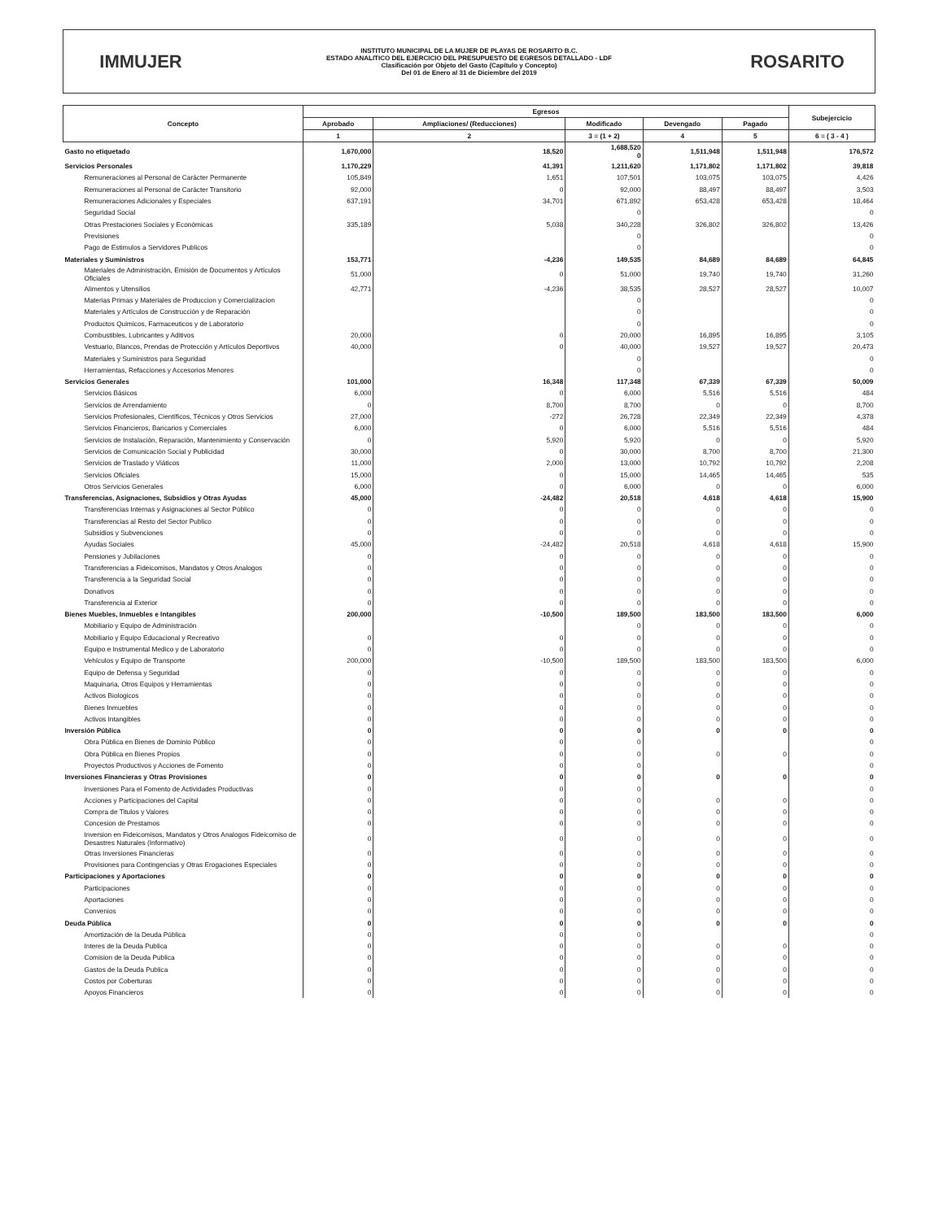IMMUJER
INSTITUTO MUNICIPAL DE LA MUJER DE PLAYAS DE ROSARITO B.C.
ESTADO ANALITICO DEL EJERCICIO DEL PRESUPUESTO DE EGRESOS DETALLADO - LDF
Clasificación por Objeto del Gasto (Capítulo y Concepto)
Del 01 de Enero al 31 de Diciembre del 2019
ROSARITO
| Concepto | Egresos | | | | | Subejercicio |
| --- | --- | --- | --- | --- | --- | --- |
| | Aprobado | Ampliaciones/ (Reducciones) | Modificado | Devengado | Pagado | |
| | 1 | 2 | 3 = (1 + 2) | 4 | 5 | 6 = ( 3 - 4 ) |
| Gasto no etiquetado | 1,670,000 | 18,520 | 1,688,520 0 | 1,511,948 | 1,511,948 | 176,572 |
| Servicios Personales | 1,170,229 | 41,391 | 1,211,620 | 1,171,802 | 1,171,802 | 39,818 |
| Remuneraciones al Personal de Carácter Permanente | 105,849 | 1,651 | 107,501 | 103,075 | 103,075 | 4,426 |
| Remuneraciones al Personal de Carácter Transitorio | 92,000 | 0 | 92,000 | 88,497 | 88,497 | 3,503 |
| Remuneraciones Adicionales y Especiales | 637,191 | 34,701 | 671,892 | 653,428 | 653,428 | 18,464 |
| Seguridad Social | | | 0 | | | 0 |
| Otras Prestaciones Sociales y Económicas | 335,189 | 5,038 | 340,228 | 326,802 | 326,802 | 13,426 |
| Previsiones | | | 0 | | | 0 |
| Pago de Estimulos a Servidores Publicos | | | 0 | | | 0 |
| Materiales y Suministros | 153,771 | -4,236 | 149,535 | 84,689 | 84,689 | 64,845 |
| Materiales de Administración, Emisión de Documentos y Artículos Oficiales | 51,000 | 0 | 51,000 | 19,740 | 19,740 | 31,260 |
| Alimentos y Utensilios | 42,771 | -4,236 | 38,535 | 28,527 | 28,527 | 10,007 |
| Materias Primas y Materiales de Produccion y Comercializacion | | | 0 | | | 0 |
| Materiales y Artículos de Construcción y de Reparación | | | 0 | | | 0 |
| Productos Quimicos, Farmaceuticos y de Laboratorio | | | 0 | | | 0 |
| Combustibles, Lubricantes y Aditivos | 20,000 | 0 | 20,000 | 16,895 | 16,895 | 3,105 |
| Vestuario, Blancos, Prendas de Protección y Artículos Deportivos | 40,000 | 0 | 40,000 | 19,527 | 19,527 | 20,473 |
| Materiales y Suministros para Seguridad | | | 0 | | | 0 |
| Herramientas, Refacciones y Accesorios Menores | | | 0 | | | 0 |
| Servicios Generales | 101,000 | 16,348 | 117,348 | 67,339 | 67,339 | 50,009 |
| Servicios Básicos | 6,000 | 0 | 6,000 | 5,516 | 5,516 | 484 |
| Servicios de Arrendamiento | 0 | 8,700 | 8,700 | 0 | 0 | 8,700 |
| Servicios Profesionales, Científicos, Técnicos y Otros Servicios | 27,000 | -272 | 26,728 | 22,349 | 22,349 | 4,378 |
| Servicios Financieros, Bancarios y Comerciales | 6,000 | 0 | 6,000 | 5,516 | 5,516 | 484 |
| Servicios de Instalación, Reparación, Mantenimiento y Conservación | 0 | 5,920 | 5,920 | 0 | 0 | 5,920 |
| Servicios de Comunicación Social y Publicidad | 30,000 | 0 | 30,000 | 8,700 | 8,700 | 21,300 |
| Servicios de Traslado y Viáticos | 11,000 | 2,000 | 13,000 | 10,792 | 10,792 | 2,208 |
| Servicios Oficiales | 15,000 | 0 | 15,000 | 14,465 | 14,465 | 535 |
| Otros Servicios Generales | 6,000 | 0 | 6,000 | 0 | 0 | 6,000 |
| Transferencias, Asignaciones, Subsidios y Otras Ayudas | 45,000 | -24,482 | 20,518 | 4,618 | 4,618 | 15,900 |
| Transferencias Internas y Asignaciones al Sector Público | 0 | 0 | 0 | 0 | 0 | 0 |
| Transferencias al Resto del Sector Publico | 0 | 0 | 0 | 0 | 0 | 0 |
| Subsidios y Subvenciones | 0 | 0 | 0 | 0 | 0 | 0 |
| Ayudas Sociales | 45,000 | -24,482 | 20,518 | 4,618 | 4,618 | 15,900 |
| Pensiones y Jubilaciones | 0 | 0 | 0 | 0 | 0 | 0 |
| Transferencias a Fideicomisos, Mandatos y Otros Analogos | 0 | 0 | 0 | 0 | 0 | 0 |
| Transferencia a la Seguridad Social | 0 | 0 | 0 | 0 | 0 | 0 |
| Donativos | 0 | 0 | 0 | 0 | 0 | 0 |
| Transferencia al Exterior | 0 | 0 | 0 | 0 | 0 | 0 |
| Bienes Muebles, Inmuebles e Intangibles | 200,000 | -10,500 | 189,500 | 183,500 | 183,500 | 6,000 |
| Mobiliario y Equipo de Administración | | | 0 | 0 | 0 | 0 |
| Mobiliario y Equipo Educacional y Recreativo | 0 | 0 | 0 | 0 | 0 | 0 |
| Equipo e Instrumental Medico y de Laboratorio | 0 | 0 | 0 | 0 | 0 | 0 |
| Vehículos y Equipo de Transporte | 200,000 | -10,500 | 189,500 | 183,500 | 183,500 | 6,000 |
| Equipo de Defensa y Seguridad | 0 | 0 | 0 | 0 | 0 | 0 |
| Maquinaria, Otros Equipos y Herramientas | 0 | 0 | 0 | 0 | 0 | 0 |
| Activos Biologicos | 0 | 0 | 0 | 0 | 0 | 0 |
| Bienes Inmuebles | 0 | 0 | 0 | 0 | 0 | 0 |
| Activos Intangibles | 0 | 0 | 0 | 0 | 0 | 0 |
| Inversión Pública | 0 | 0 | 0 | 0 | 0 | 0 |
| Obra Pública en Bienes de Dominio Público | 0 | 0 | 0 | | | 0 |
| Obra Pública en Bienes Propios | 0 | 0 | 0 | 0 | 0 | 0 |
| Proyectos Productivos y Acciones de Fomento | 0 | 0 | 0 | | | 0 |
| Inversiones Financieras y Otras Provisiones | 0 | 0 | 0 | 0 | 0 | 0 |
| Inversiones Para el Fomento de Actividades Productivas | 0 | 0 | 0 | | | 0 |
| Acciones y Participaciones del Capital | 0 | 0 | 0 | 0 | 0 | 0 |
| Compra de Titulos y Valores | 0 | 0 | 0 | 0 | 0 | 0 |
| Concesion de Prestamos | 0 | 0 | 0 | 0 | 0 | 0 |
| Inversion en Fideicomisos, Mandatos y Otros Analogos Fideicomiso de Desastres Naturales (Informativo) | 0 | 0 | 0 | 0 | 0 | 0 |
| Otras Inversiones Financieras | 0 | 0 | 0 | 0 | 0 | 0 |
| Provisiones para Contingencias y Otras Erogaciones Especiales | 0 | 0 | 0 | 0 | 0 | 0 |
| Participaciones y Aportaciones | 0 | 0 | 0 | 0 | 0 | 0 |
| Participaciones | 0 | 0 | 0 | 0 | 0 | 0 |
| Aportaciones | 0 | 0 | 0 | 0 | 0 | 0 |
| Convenios | 0 | 0 | 0 | 0 | 0 | 0 |
| Deuda Pública | 0 | 0 | 0 | 0 | 0 | 0 |
| Amortización de la Deuda Pública | 0 | 0 | 0 | | | 0 |
| Interes de la Deuda Publica | 0 | 0 | 0 | 0 | 0 | 0 |
| Comision de la Deuda Publica | 0 | 0 | 0 | 0 | 0 | 0 |
| Gastos de la Deuda Publica | 0 | 0 | 0 | 0 | 0 | 0 |
| Costos por Coberturas | 0 | 0 | 0 | 0 | 0 | 0 |
| Apoyos Financieros | 0 | 0 | 0 | 0 | 0 | 0 |